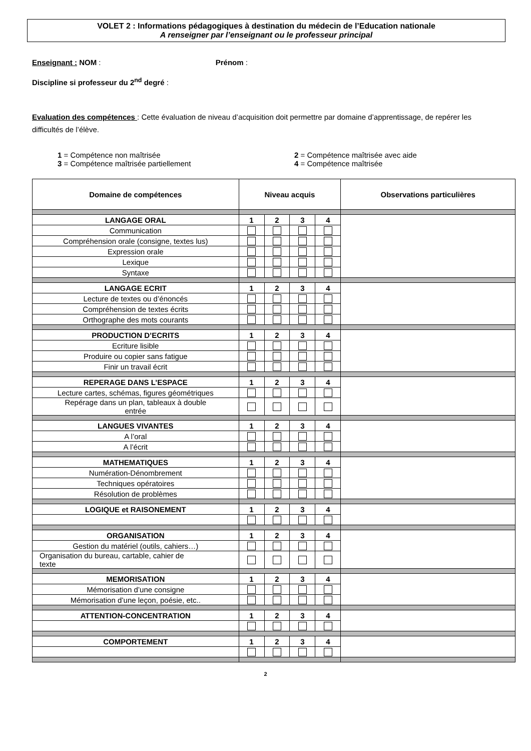VOLET 2 : Informations pédagogiques à destination du médecin de l’Education nationale
A renseigner par l’enseignant ou le professeur principal
Enseignant : NOM : Prénom :
Discipline si professeur du 2<sup>nd</sup> degré :
Evaluation des compétences : Cette évaluation de niveau d’acquisition doit permettre par domaine d’apprentissage, de repérer les difficultés de l’élève.
1 = Compétence non maîtrisée
3 = Compétence maîtrisée partiellement
2 = Compétence maîtrisée avec aide
4 = Compétence maîtrisée
| Domaine de compétences | Niveau acquis | | | | Observations particulières |
| --- | --- | --- | --- | --- | --- |
| LANGAGE ORAL | 1 | 2 | 3 | 4 | |
| Communication | | | | | |
| Compréhension orale (consigne, textes lus) | | | | | |
| Expression orale | | | | | |
| Lexique | | | | | |
| Syntaxe | | | | | |
| LANGAGE ECRIT | 1 | 2 | 3 | 4 | |
| Lecture de textes ou d’énoncés | | | | | |
| Compréhension de textes écrits | | | | | |
| Orthographe des mots courants | | | | | |
| PRODUCTION D’ECRITS | 1 | 2 | 3 | 4 | |
| Ecriture lisible | | | | | |
| Produire ou copier sans fatigue | | | | | |
| Finir un travail écrit | | | | | |
| REPERAGE DANS L’ESPACE | 1 | 2 | 3 | 4 | |
| Lecture cartes, schémas, figures géométriques | | | | | |
| Repérage dans un plan, tableaux à double entrée | | | | | |
| LANGUES VIVANTES | 1 | 2 | 3 | 4 | |
| A l’oral | | | | | |
| A l’écrit | | | | | |
| MATHEMATIQUES | 1 | 2 | 3 | 4 | |
| Numération-Dénombrement | | | | | |
| Techniques opératoires | | | | | |
| Résolution de problèmes | | | | | |
| LOGIQUE et RAISONEMENT | 1 | 2 | 3 | 4 | |
| ORGANISATION | 1 | 2 | 3 | 4 | |
| Gestion du matériel (outils, cahiers…) | | | | | |
| Organisation du bureau, cartable, cahier de texte | | | | | |
| MEMORISATION | 1 | 2 | 3 | 4 | |
| Mémorisation d’une consigne | | | | | |
| Mémorisation d’une leçon, poésie, etc.. | | | | | |
| ATTENTION-CONCENTRATION | 1 | 2 | 3 | 4 | |
| COMPORTEMENT | 1 | 2 | 3 | 4 | |
2